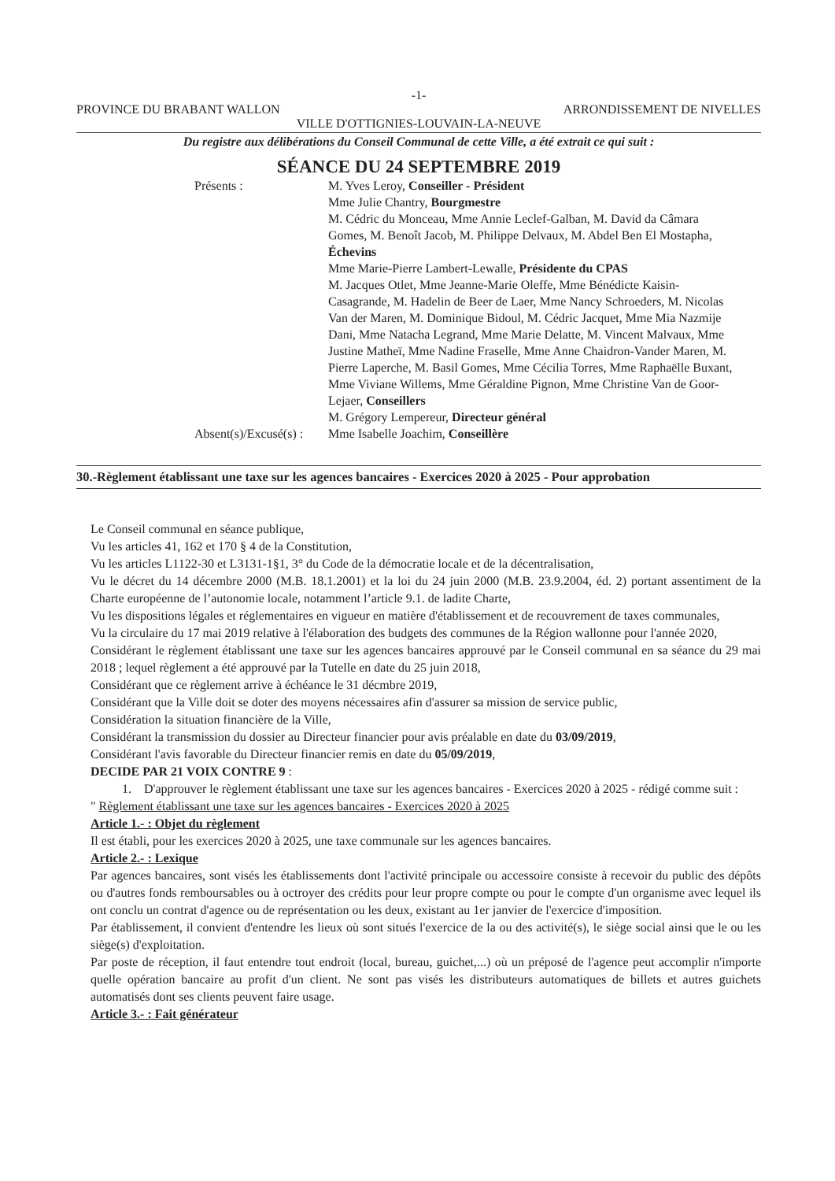-1-
PROVINCE DU BRABANT WALLON ARRONDISSEMENT DE NIVELLES
VILLE D'OTTIGNIES-LOUVAIN-LA-NEUVE
Du registre aux délibérations du Conseil Communal de cette Ville, a été extrait ce qui suit :
SÉANCE DU 24 SEPTEMBRE 2019
Présents :
M. Yves Leroy, Conseiller - Président
Mme Julie Chantry, Bourgmestre
M. Cédric du Monceau, Mme Annie Leclef-Galban, M. David da Câmara Gomes, M. Benoît Jacob, M. Philippe Delvaux, M. Abdel Ben El Mostapha, Échevins
Mme Marie-Pierre Lambert-Lewalle, Présidente du CPAS
M. Jacques Otlet, Mme Jeanne-Marie Oleffe, Mme Bénédicte Kaisin-Casagrande, M. Hadelin de Beer de Laer, Mme Nancy Schroeders, M. Nicolas Van der Maren, M. Dominique Bidoul, M. Cédric Jacquet, Mme Mia Nazmije Dani, Mme Natacha Legrand, Mme Marie Delatte, M. Vincent Malvaux, Mme Justine Matheï, Mme Nadine Fraselle, Mme Anne Chaidron-Vander Maren, M. Pierre Laperche, M. Basil Gomes, Mme Cécilia Torres, Mme Raphaëlle Buxant, Mme Viviane Willems, Mme Géraldine Pignon, Mme Christine Van de Goor-Lejaer, Conseillers
M. Grégory Lempereur, Directeur général
Absent(s)/Excusé(s) :
Mme Isabelle Joachim, Conseillère
30.-Règlement établissant une taxe sur les agences bancaires - Exercices 2020 à 2025 - Pour approbation
Le Conseil communal en séance publique,
Vu les articles 41, 162 et 170 § 4 de la Constitution,
Vu les articles L1122-30 et L3131-1§1, 3° du Code de la démocratie locale et de la décentralisation,
Vu le décret du 14 décembre 2000 (M.B. 18.1.2001) et la loi du 24 juin 2000 (M.B. 23.9.2004, éd. 2) portant assentiment de la Charte européenne de l’autonomie locale, notamment l’article 9.1. de ladite Charte,
Vu les dispositions légales et réglementaires en vigueur en matière d'établissement et de recouvrement de taxes communales,
Vu la circulaire du 17 mai 2019 relative à l'élaboration des budgets des communes de la Région wallonne pour l'année 2020,
Considérant le règlement établissant une taxe sur les agences bancaires approuvé par le Conseil communal en sa séance du 29 mai 2018 ; lequel règlement a été approuvé par la Tutelle en date du 25 juin 2018,
Considérant que ce règlement arrive à échéance le 31 décmbre 2019,
Considérant que la Ville doit se doter des moyens nécessaires afin d'assurer sa mission de service public,
Considération la situation financière de la Ville,
Considérant la transmission du dossier au Directeur financier pour avis préalable en date du 03/09/2019,
Considérant l'avis favorable du Directeur financier remis en date du 05/09/2019,
DECIDE PAR 21 VOIX CONTRE 9 :
1. D'approuver le règlement établissant une taxe sur les agences bancaires - Exercices 2020 à 2025 - rédigé comme suit :
" Règlement établissant une taxe sur les agences bancaires - Exercices 2020 à 2025
Article 1.- : Objet du règlement
Il est établi, pour les exercices 2020 à 2025, une taxe communale sur les agences bancaires.
Article 2.- : Lexique
Par agences bancaires, sont visés les établissements dont l'activité principale ou accessoire consiste à recevoir du public des dépôts ou d'autres fonds remboursables ou à octroyer des crédits pour leur propre compte ou pour le compte d'un organisme avec lequel ils ont conclu un contrat d'agence ou de représentation ou les deux, existant au 1er janvier de l'exercice d'imposition.
Par établissement, il convient d'entendre les lieux où sont situés l'exercice de la ou des activité(s), le siège social ainsi que le ou les siège(s) d'exploitation.
Par poste de réception, il faut entendre tout endroit (local, bureau, guichet,...) où un préposé de l'agence peut accomplir n'importe quelle opération bancaire au profit d'un client. Ne sont pas visés les distributeurs automatiques de billets et autres guichets automatisés dont ses clients peuvent faire usage.
Article 3.- : Fait générateur